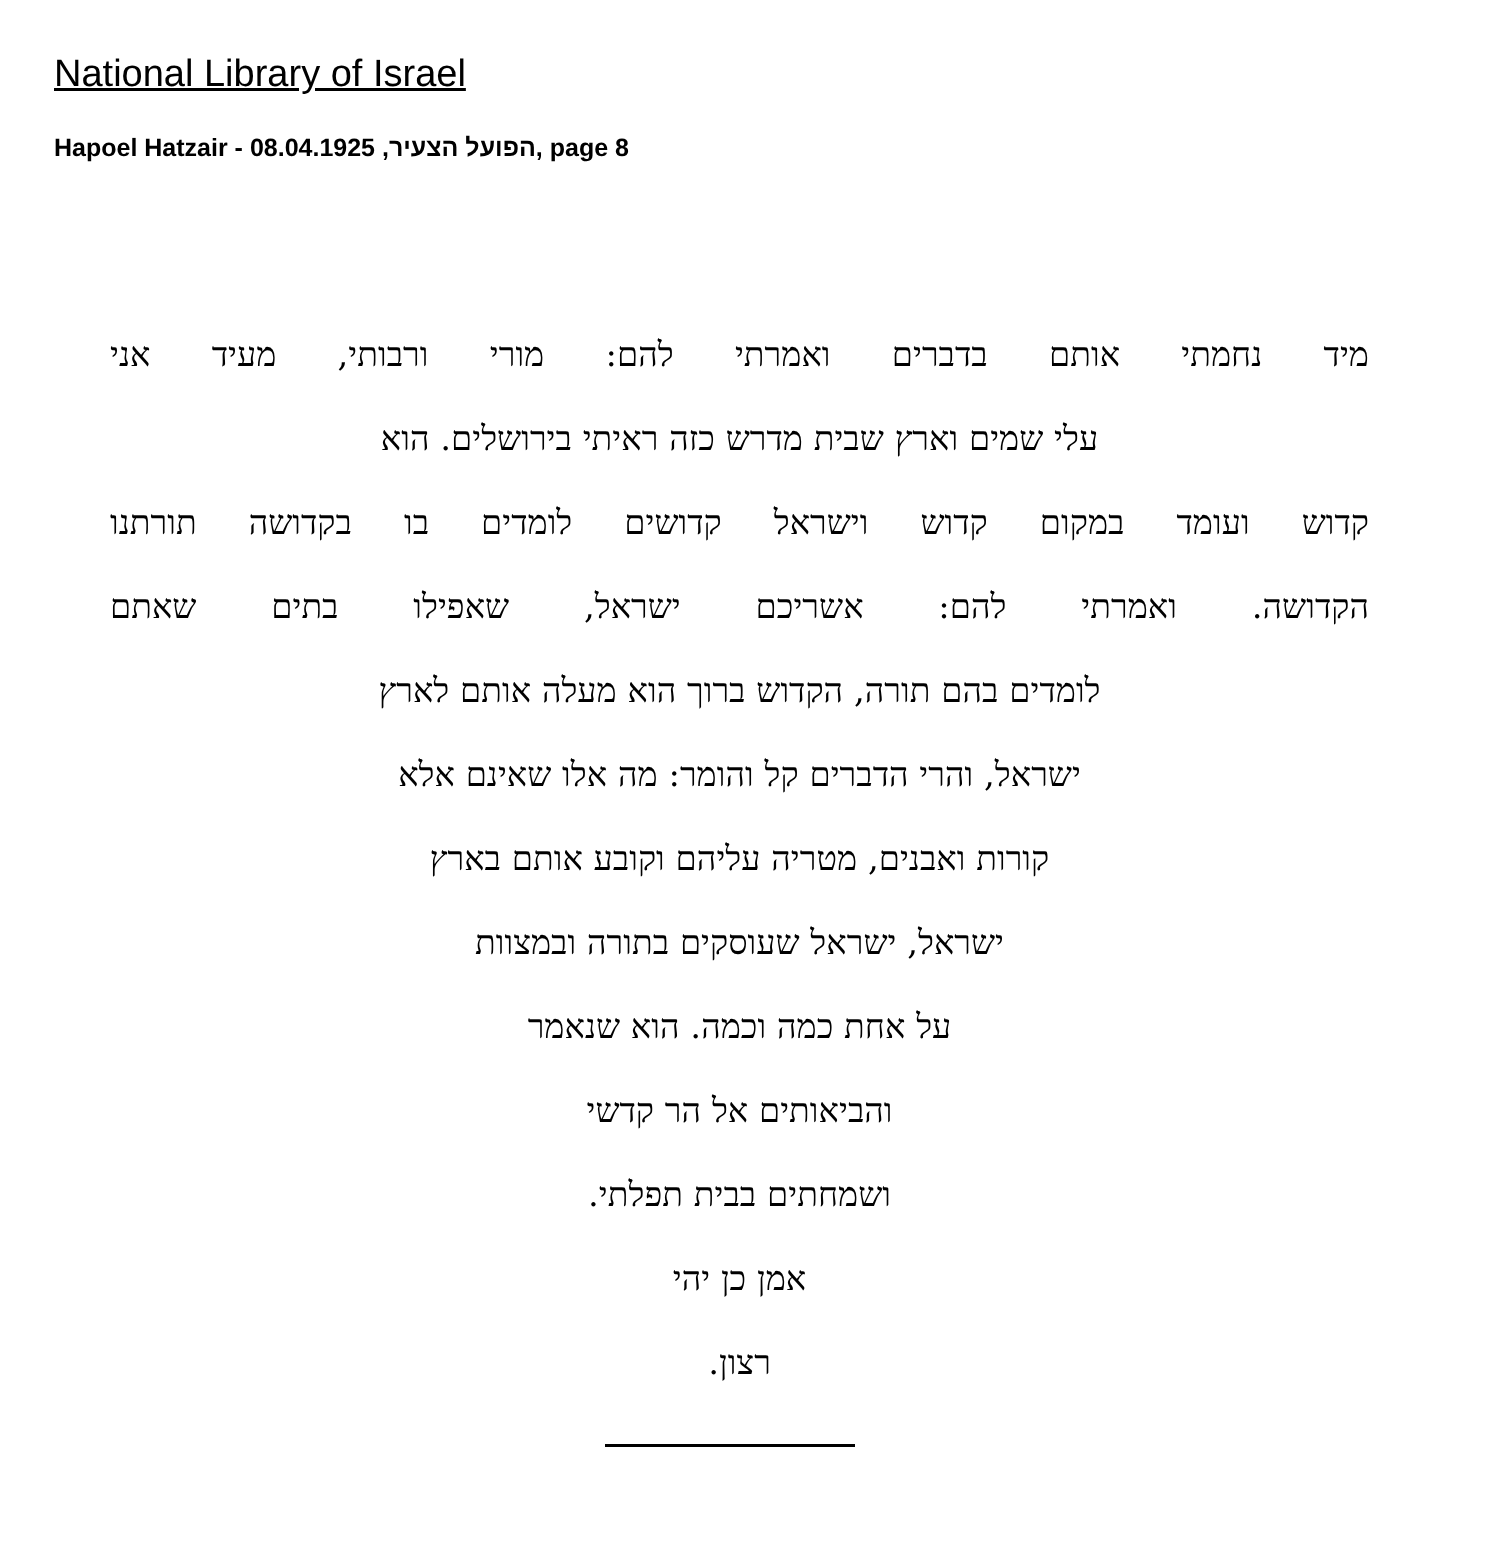National Library of Israel
Hapoel Hatzair - הפועל הצעיר, 08.04.1925, page 8
מיד נחמתי אותם בדברים ואמרתי להם: מורי ורבותי, מעיד אני
עלי שמים וארץ שבית מדרש כזה ראיתי בירושלים. הוא
קדוש ועומד במקום קדוש וישראל קדושים לומדים בו בקדושה תורתנו
הקדושה. ואמרתי להם: אשריכם ישראל, שאפילו בתים שאתם
לומדים בהם תורה, הקדוש ברוך הוא מעלה אותם לארץ
ישראל, והרי הדברים קל והומר: מה אלו שאינם אלא
קורות ואבנים, מטריה עליהם וקובע אותם בארץ
ישראל, ישראל שעוסקים בתורה ובמצוות
על אחת כמה וכמה. הוא שנאמר
והביאותים אל הר קדשי
ושמחתים בבית תפלתי.
אמן כן יהי
רצון.